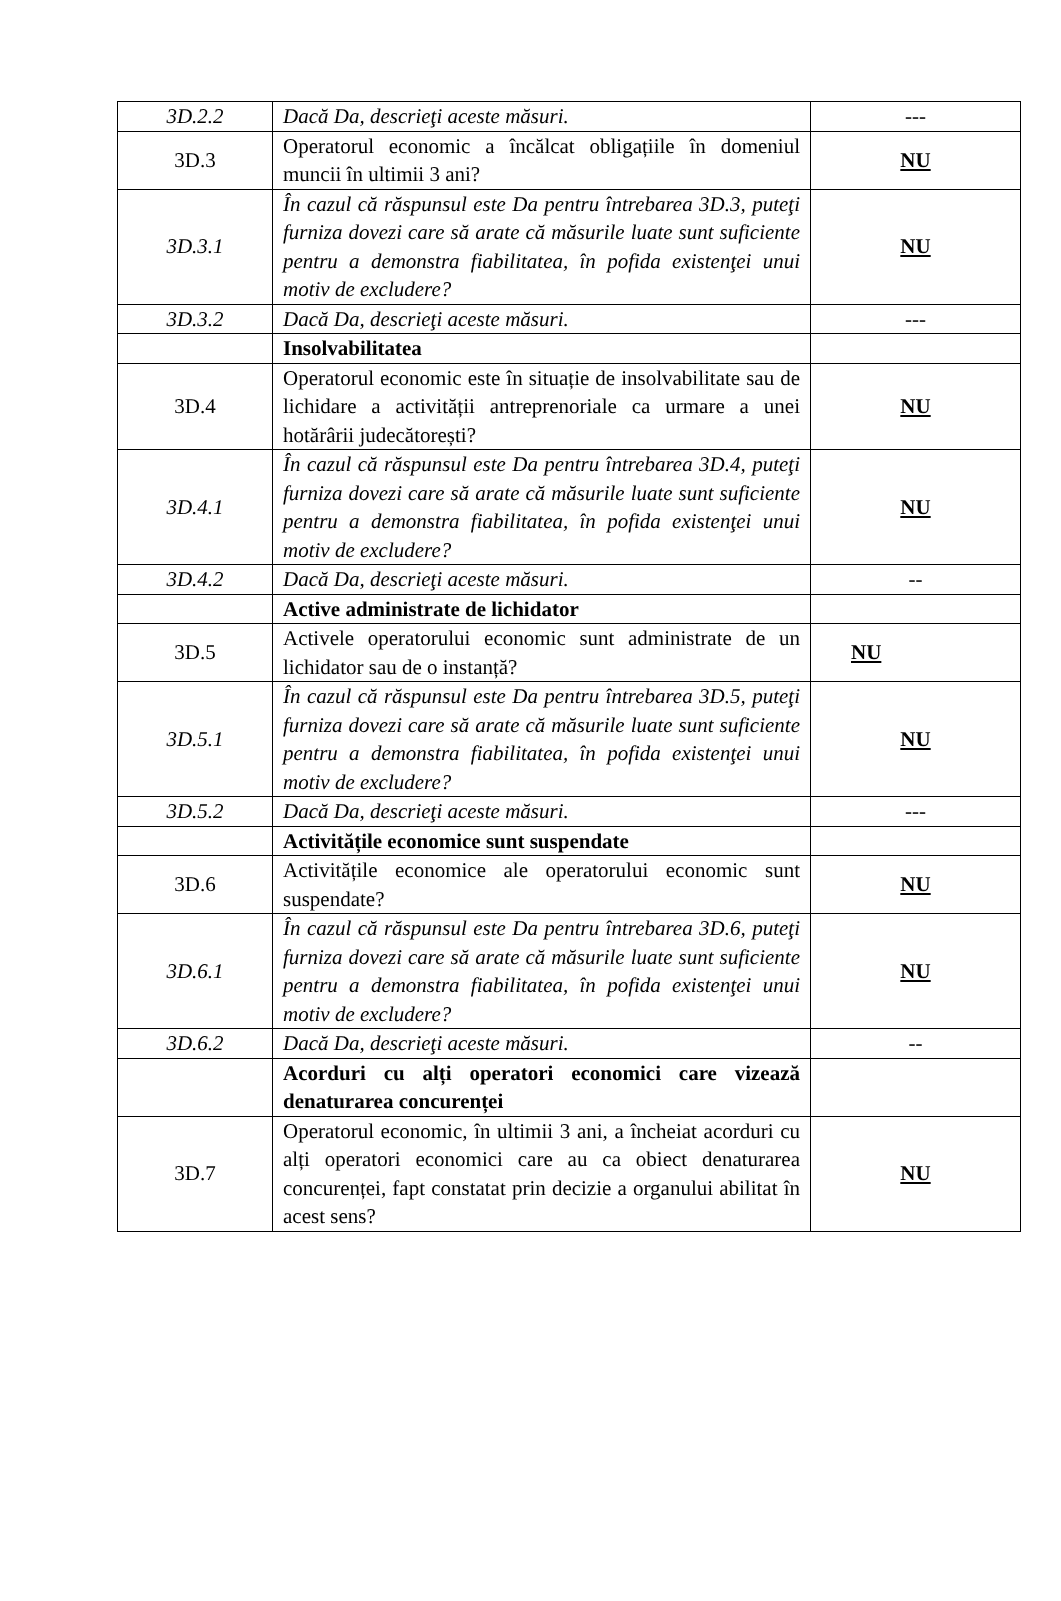| 3D.2.2 | Dacă Da, descrieţi aceste măsuri. | --- |
| 3D.3 | Operatorul economic a încălcat obligațiile în domeniul muncii în ultimii 3 ani? | NU |
| 3D.3.1 | În cazul că răspunsul este Da pentru întrebarea 3D.3, puteţi furniza dovezi care să arate că măsurile luate sunt suficiente pentru a demonstra fiabilitatea, în pofida existenţei unui motiv de excludere? | NU |
| 3D.3.2 | Dacă Da, descrieţi aceste măsuri. | --- |
| | Insolvabilitatea | |
| 3D.4 | Operatorul economic este în situație de insolvabilitate sau de lichidare a activității antreprenoriale ca urmare a unei hotărârii judecătorești? | NU |
| 3D.4.1 | În cazul că răspunsul este Da pentru întrebarea 3D.4, puteţi furniza dovezi care să arate că măsurile luate sunt suficiente pentru a demonstra fiabilitatea, în pofida existenţei unui motiv de excludere? | NU |
| 3D.4.2 | Dacă Da, descrieţi aceste măsuri. | -- |
| | Active administrate de lichidator | |
| 3D.5 | Activele operatorului economic sunt administrate de un lichidator sau de o instanță? | NU |
| 3D.5.1 | În cazul că răspunsul este Da pentru întrebarea 3D.5, puteţi furniza dovezi care să arate că măsurile luate sunt suficiente pentru a demonstra fiabilitatea, în pofida existenţei unui motiv de excludere? | NU |
| 3D.5.2 | Dacă Da, descrieţi aceste măsuri. | --- |
| | Activitățile economice sunt suspendate | |
| 3D.6 | Activitățile economice ale operatorului economic sunt suspendate? | NU |
| 3D.6.1 | În cazul că răspunsul este Da pentru întrebarea 3D.6, puteţi furniza dovezi care să arate că măsurile luate sunt suficiente pentru a demonstra fiabilitatea, în pofida existenţei unui motiv de excludere? | NU |
| 3D.6.2 | Dacă Da, descrieţi aceste măsuri. | -- |
| | Acorduri cu alți operatori economici care vizează denaturarea concurenței | |
| 3D.7 | Operatorul economic, în ultimii 3 ani, a încheiat acorduri cu alți operatori economici care au ca obiect denaturarea concurenței, fapt constatat prin decizie a organului abilitat în acest sens? | NU |